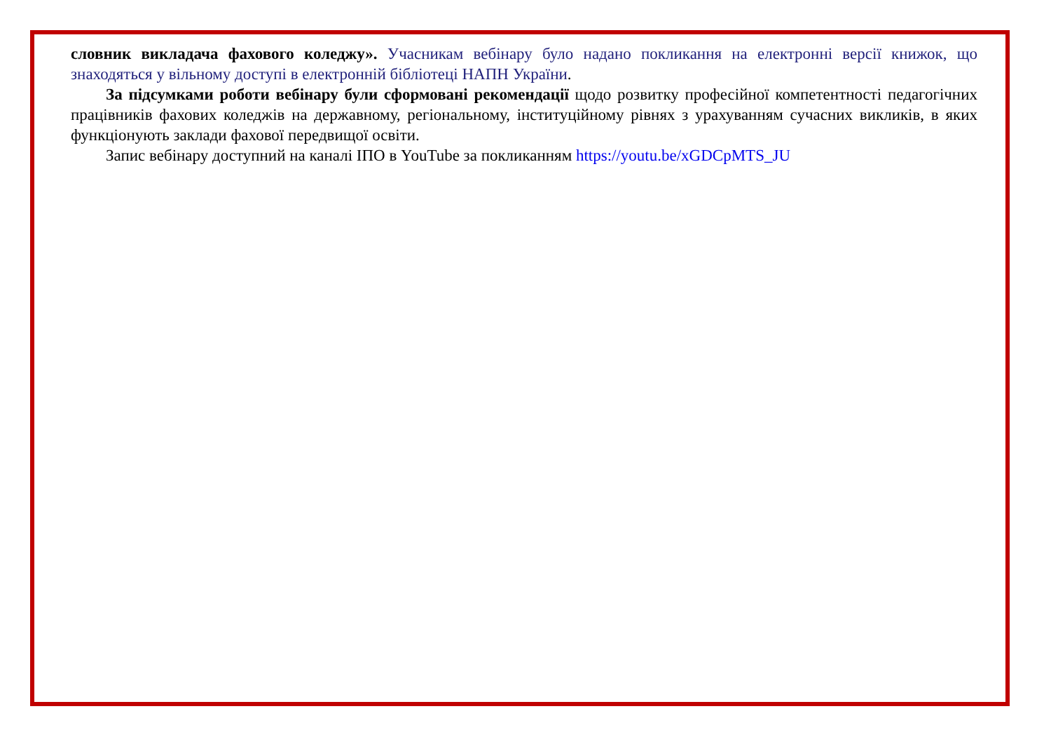словник викладача фахового коледжу». Учасникам вебінару було надано покликання на електронні версії книжок, що знаходяться у вільному доступі в електронній бібліотеці НАПН України.
За підсумками роботи вебінару були сформовані рекомендації щодо розвитку професійної компетентності педагогічних працівників фахових коледжів на державному, регіональному, інституційному рівнях з урахуванням сучасних викликів, в яких функціонують заклади фахової передвищої освіти.
Запис вебінару доступний на каналі ІПО в YouTube за покликанням https://youtu.be/xGDCpMTS_JU